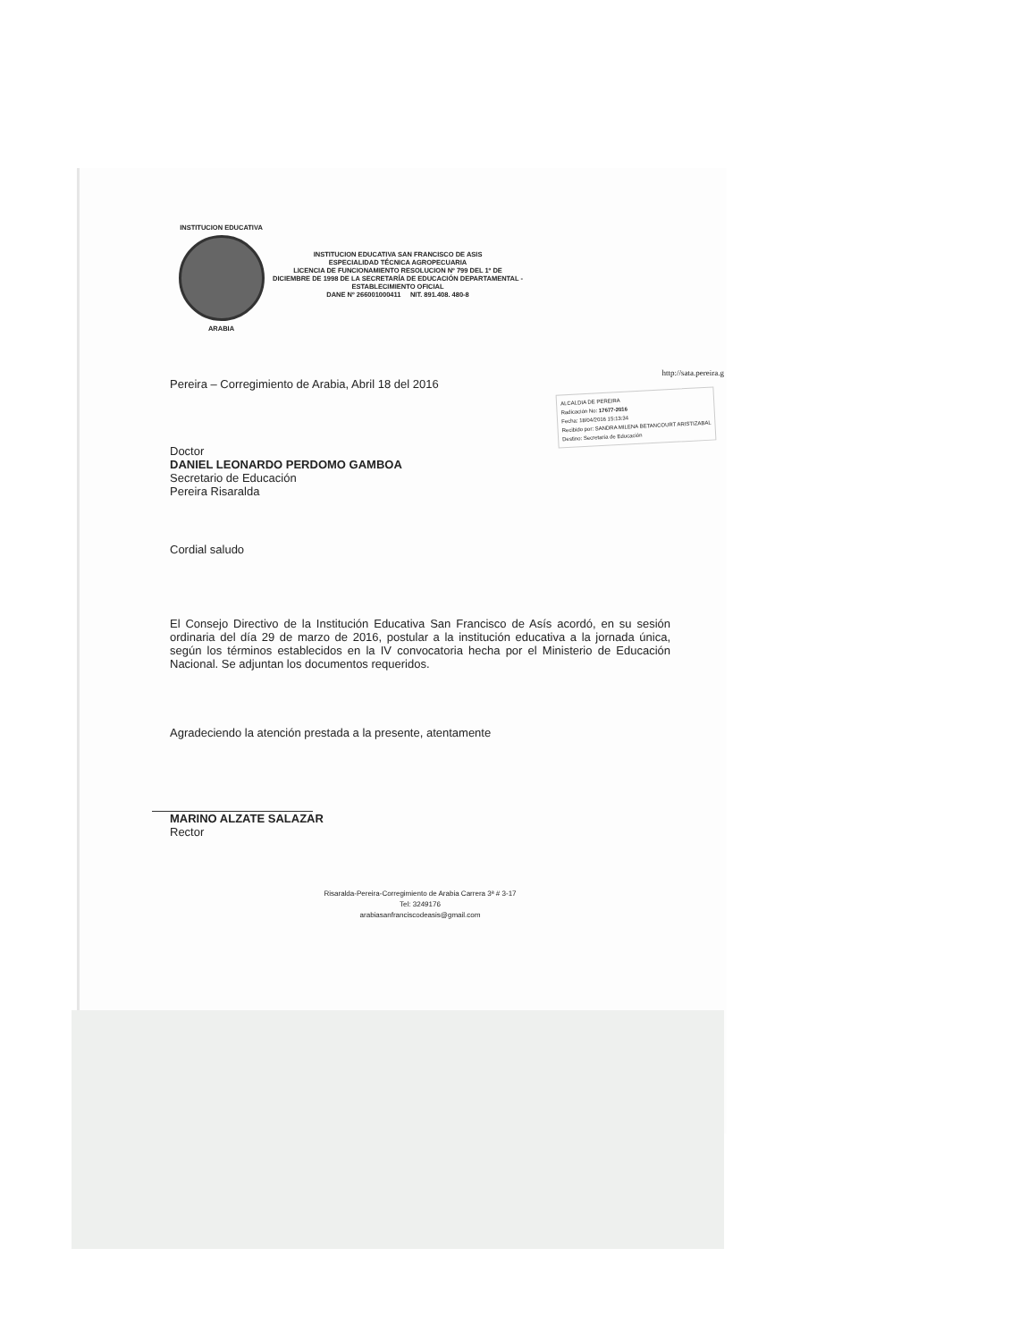INSTITUCION EDUCATIVA
ARABIA
INSTITUCION EDUCATIVA SAN FRANCISCO DE ASIS
ESPECIALIDAD TÉCNICA AGROPECUARIA
LICENCIA DE FUNCIONAMIENTO RESOLUCION Nº 799 DEL 1º DE
DICIEMBRE DE 1998 DE LA SECRETARÍA DE EDUCACIÓN DEPARTAMENTAL -
ESTABLECIMIENTO OFICIAL
DANE Nº 266001000411 NIT. 891.408. 480-8
http://sata.pereira.g
Pereira – Corregimiento de Arabia, Abril 18 del 2016
ALCALDIA DE PEREIRA
Radicación No: 17677-2016
Fecha: 18/04/2016 15:13:34
Recibido por: SANDRA MILENA BETANCOURT ARISTIZABAL
Destino: Secretaría de Educación
Doctor
DANIEL LEONARDO PERDOMO GAMBOA
Secretario de Educación
Pereira Risaralda
Cordial saludo
El Consejo Directivo de la Institución Educativa San Francisco de Asís acordó, en su sesión ordinaria del día 29 de marzo de 2016, postular a la institución educativa a la jornada única, según los términos establecidos en la IV convocatoria hecha por el Ministerio de Educación Nacional. Se adjuntan los documentos requeridos.
Agradeciendo la atención prestada a la presente, atentamente
MARINO ALZATE SALAZAR
Rector
Risaralda-Pereira-Corregimiento de Arabia Carrera 3ª # 3-17
Tel: 3249176
arabiasanfranciscodeasis@gmail.com